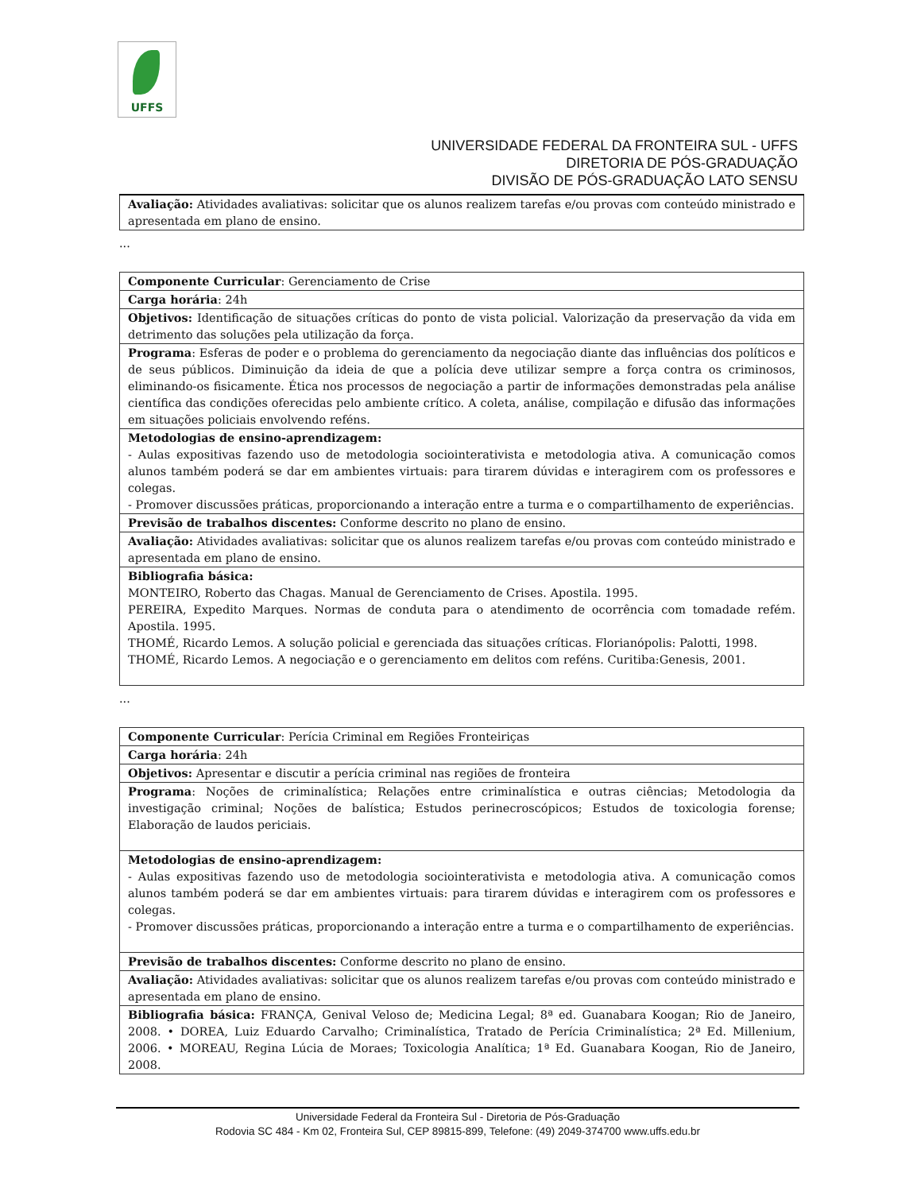UFFS
UNIVERSIDADE FEDERAL DA FRONTEIRA SUL - UFFS
DIRETORIA DE PÓS-GRADUAÇÃO
DIVISÃO DE PÓS-GRADUAÇÃO LATO SENSU
| Avaliação: Atividades avaliativas: solicitar que os alunos realizem tarefas e/ou provas com conteúdo ministrado e apresentada em plano de ensino. |
...
| Componente Curricular : Gerenciamento de Crise |
| Carga horária : 24h |
| Objetivos: Identificação de situações críticas do ponto de vista policial. Valorização da preservação da vida em detrimento das soluções pela utilização da força. |
| Programa : Esferas de poder e o problema do gerenciamento da negociação diante das influências dos políticos e de seus públicos. Diminuição da ideia de que a polícia deve utilizar sempre a força contra os criminosos, eliminando-os fisicamente. Ética nos processos de negociação a partir de informações demonstradas pela análise científica das condições oferecidas pelo ambiente crítico. A coleta, análise, compilação e difusão das informações em situações policiais envolvendo reféns. |
| Metodologias de ensino-aprendizagem: - Aulas expositivas fazendo uso de metodologia sociointerativista e metodologia ativa. A comunicação comos alunos também poderá se dar em ambientes virtuais: para tirarem dúvidas e interagirem com os professores e colegas. - Promover discussões práticas, proporcionando a interação entre a turma e o compartilhamento de experiências. |
| Previsão de trabalhos discentes: Conforme descrito no plano de ensino. |
| Avaliação: Atividades avaliativas: solicitar que os alunos realizem tarefas e/ou provas com conteúdo ministrado e apresentada em plano de ensino. |
| Bibliografia básica: MONTEIRO, Roberto das Chagas. Manual de Gerenciamento de Crises. Apostila. 1995. PEREIRA, Expedito Marques. Normas de conduta para o atendimento de ocorrência com tomadade refém. Apostila. 1995. THOMÉ, Ricardo Lemos. A solução policial e gerenciada das situações críticas. Florianópolis: Palotti, 1998. THOMÉ, Ricardo Lemos. A negociação e o gerenciamento em delitos com reféns. Curitiba:Genesis, 2001. |
...
| Componente Curricular : Perícia Criminal em Regiões Fronteiriças |
| Carga horária : 24h |
| Objetivos: Apresentar e discutir a perícia criminal nas regiões de fronteira |
| Programa : Noções de criminalística; Relações entre criminalística e outras ciências; Metodologia da investigação criminal; Noções de balística; Estudos perinecroscópicos; Estudos de toxicologia forense; Elaboração de laudos periciais. |
| Metodologias de ensino-aprendizagem: - Aulas expositivas fazendo uso de metodologia sociointerativista e metodologia ativa. A comunicação comos alunos também poderá se dar em ambientes virtuais: para tirarem dúvidas e interagirem com os professores e colegas. - Promover discussões práticas, proporcionando a interação entre a turma e o compartilhamento de experiências. |
| Previsão de trabalhos discentes: Conforme descrito no plano de ensino. |
| Avaliação: Atividades avaliativas: solicitar que os alunos realizem tarefas e/ou provas com conteúdo ministrado e apresentada em plano de ensino. |
| Bibliografia básica: FRANÇA, Genival Veloso de; Medicina Legal; 8ª ed. Guanabara Koogan; Rio de Janeiro, 2008. • DOREA, Luiz Eduardo Carvalho; Criminalística, Tratado de Perícia Criminalística; 2ª Ed. Millenium, 2006. • MOREAU, Regina Lúcia de Moraes; Toxicologia Analítica; 1ª Ed. Guanabara Koogan, Rio de Janeiro, 2008. |
Universidade Federal da Fronteira Sul - Diretoria de Pós-Graduação
Rodovia SC 484 - Km 02, Fronteira Sul, CEP 89815-899, Telefone: (49) 2049-374700 www.uffs.edu.br